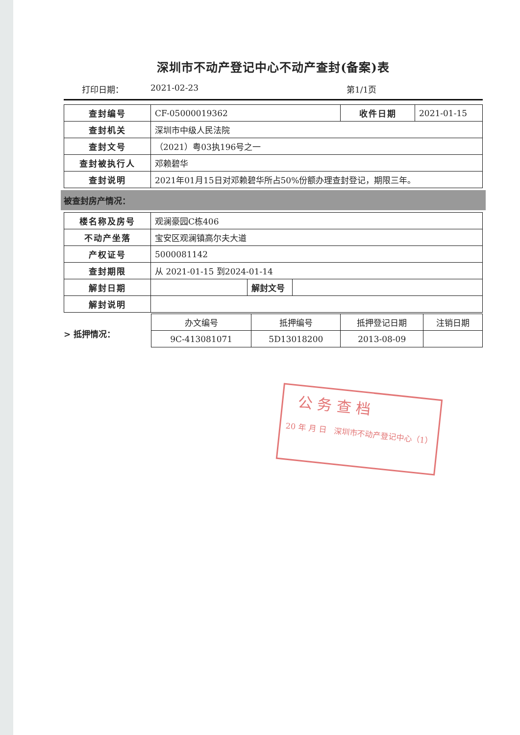深圳市不动产登记中心不动产查封(备案)表
打印日期： 2021-02-23 第1/1页
| 查封编号 | CF-05000019362 | 收件日期 | 2021-01-15 |
| 查封机关 | 深圳市中级人民法院 | | |
| 查封文号 | （2021）粤03执196号之一 | | |
| 查封被执行人 | 邓赖碧华 | | |
| 查封说明 | 2021年01月15日对邓赖碧华所占50%份额办理查封登记，期限三年。 | | |
被查封房产情况：
| 楼名称及房号 | 观澜豪园C栋406 | | |
| 不动产坐落 | 宝安区观澜镇高尔夫大道 | | |
| 产权证号 | 5000081142 | | |
| 查封期限 | 从 2021-01-15 到2024-01-14 | | |
| 解封日期 | | 解封文号 | |
| 解封说明 | | | |
> 抵押情况：
| 办文编号 | 抵押编号 | 抵押登记日期 | 注销日期 |
| 9C-413081071 | 5D13018200 | 2013-08-09 | |
公 务 查 档
20 年 月 日 深圳市不动产登记中心（1）